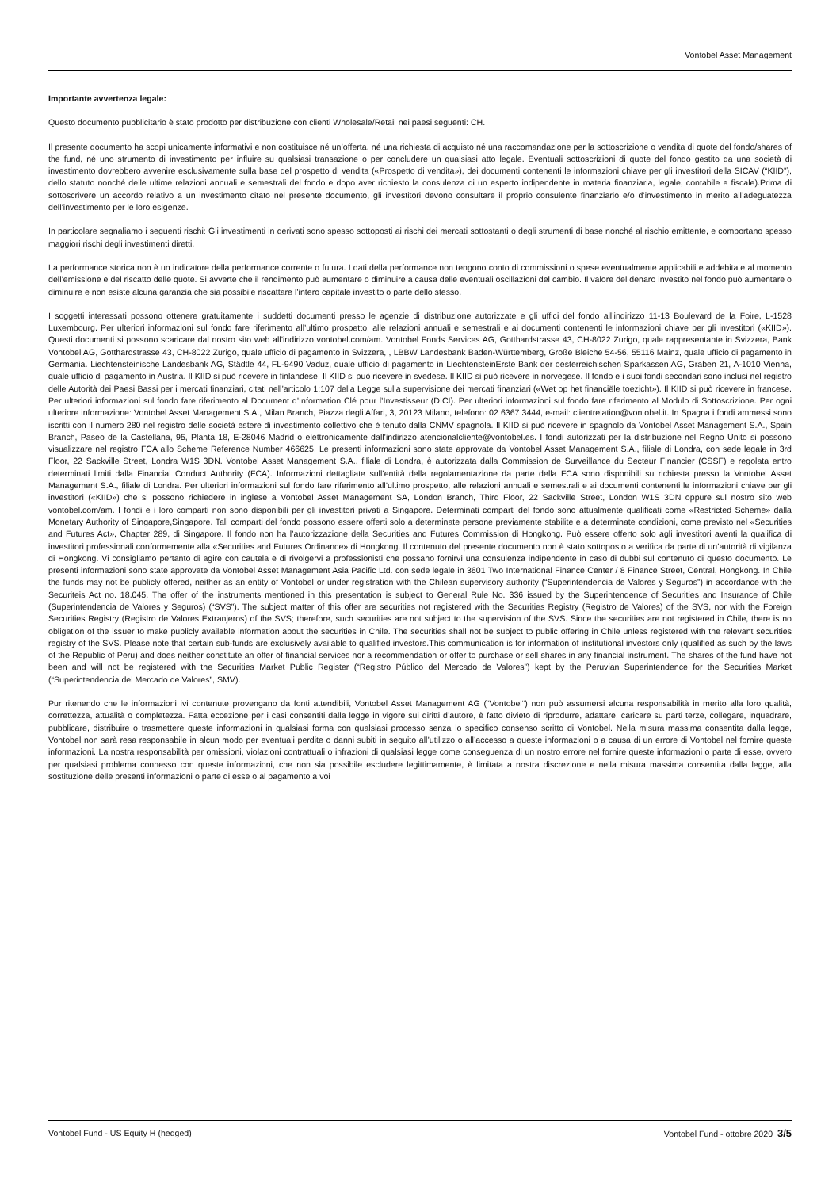Vontobel Asset Management
Importante avvertenza legale:
Questo documento pubblicitario è stato prodotto per distribuzione con clienti Wholesale/Retail nei paesi seguenti: CH.
Il presente documento ha scopi unicamente informativi e non costituisce né un’offerta, né una richiesta di acquisto né una raccomandazione per la sottoscrizione o vendita di quote del fondo/shares of the fund, né uno strumento di investimento per influire su qualsiasi transazione o per concludere un qualsiasi atto legale. Eventuali sottoscrizioni di quote del fondo gestito da una società di investimento dovrebbero avvenire esclusivamente sulla base del prospetto di vendita («Prospetto di vendita»), dei documenti contenenti le informazioni chiave per gli investitori della SICAV (“KIID”), dello statuto nonché delle ultime relazioni annuali e semestrali del fondo e dopo aver richiesto la consulenza di un esperto indipendente in materia finanziaria, legale, contabile e fiscale).Prima di sottoscrivere un accordo relativo a un investimento citato nel presente documento, gli investitori devono consultare il proprio consulente finanziario e/o d’investimento in merito all’adeguatezza dell’investimento per le loro esigenze.
In particolare segnaliamo i seguenti rischi: Gli investimenti in derivati sono spesso sottoposti ai rischi dei mercati sottostanti o degli strumenti di base nonché al rischio emittente, e comportano spesso maggiori rischi degli investimenti diretti.
La performance storica non è un indicatore della performance corrente o futura. I dati della performance non tengono conto di commissioni o spese eventualmente applicabili e addebitate al momento dell’emissione e del riscatto delle quote. Si avverte che il rendimento può aumentare o diminuire a causa delle eventuali oscillazioni del cambio. Il valore del denaro investito nel fondo può aumentare o diminuire e non esiste alcuna garanzia che sia possibile riscattare l’intero capitale investito o parte dello stesso.
I soggetti interessati possono ottenere gratuitamente i suddetti documenti presso le agenzie di distribuzione autorizzate e gli uffici del fondo all’indirizzo 11-13 Boulevard de la Foire, L-1528 Luxembourg. Per ulteriori informazioni sul fondo fare riferimento all’ultimo prospetto, alle relazioni annuali e semestrali e ai documenti contenenti le informazioni chiave per gli investitori («KIID»). Questi documenti si possono scaricare dal nostro sito web all’indirizzo vontobel.com/am. Vontobel Fonds Services AG, Gotthardstrasse 43, CH-8022 Zurigo, quale rappresentante in Svizzera, Bank Vontobel AG, Gotthardstrasse 43, CH-8022 Zurigo, quale ufficio di pagamento in Svizzera, , LBBW Landesbank Baden-Württemberg, Große Bleiche 54-56, 55116 Mainz, quale ufficio di pagamento in Germania. Liechtensteinische Landesbank AG, Städtle 44, FL-9490 Vaduz, quale ufficio di pagamento in LiechtensteinErste Bank der oesterreichischen Sparkassen AG, Graben 21, A-1010 Vienna, quale ufficio di pagamento in Austria. Il KIID si può ricevere in finlandese. Il KIID si può ricevere in svedese. Il KIID si può ricevere in norvegese. Il fondo e i suoi fondi secondari sono inclusi nel registro delle Autorità dei Paesi Bassi per i mercati finanziari, citati nell’articolo 1:107 della Legge sulla supervisione dei mercati finanziari («Wet op het financiële toezicht»). Il KIID si può ricevere in francese. Per ulteriori informazioni sul fondo fare riferimento al Document d’Information Clé pour l’Investisseur (DICI). Per ulteriori informazioni sul fondo fare riferimento al Modulo di Sottoscrizione. Per ogni ulteriore informazione: Vontobel Asset Management S.A., Milan Branch, Piazza degli Affari, 3, 20123 Milano, telefono: 02 6367 3444, e-mail: clientrelation@vontobel.it. In Spagna i fondi ammessi sono iscritti con il numero 280 nel registro delle società estere di investimento collettivo che è tenuto dalla CNMV spagnola. Il KIID si può ricevere in spagnolo da Vontobel Asset Management S.A., Spain Branch, Paseo de la Castellana, 95, Planta 18, E-28046 Madrid o elettronicamente dall’indirizzo atencionalcliente@vontobel.es. I fondi autorizzati per la distribuzione nel Regno Unito si possono visualizzare nel registro FCA allo Scheme Reference Number 466625. Le presenti informazioni sono state approvate da Vontobel Asset Management S.A., filiale di Londra, con sede legale in 3rd Floor, 22 Sackville Street, Londra W1S 3DN. Vontobel Asset Management S.A., filiale di Londra, è autorizzata dalla Commission de Surveillance du Secteur Financier (CSSF) e regolata entro determinati limiti dalla Financial Conduct Authority (FCA). Informazioni dettagliate sull’entità della regolamentazione da parte della FCA sono disponibili su richiesta presso la Vontobel Asset Management S.A., filiale di Londra. Per ulteriori informazioni sul fondo fare riferimento all’ultimo prospetto, alle relazioni annuali e semestrali e ai documenti contenenti le informazioni chiave per gli investitori («KIID») che si possono richiedere in inglese a Vontobel Asset Management SA, London Branch, Third Floor, 22 Sackville Street, London W1S 3DN oppure sul nostro sito web vontobel.com/am. I fondi e i loro comparti non sono disponibili per gli investitori privati a Singapore. Determinati comparti del fondo sono attualmente qualificati come «Restricted Scheme» dalla Monetary Authority of Singapore,Singapore. Tali comparti del fondo possono essere offerti solo a determinate persone previamente stabilite e a determinate condizioni, come previsto nel «Securities and Futures Act», Chapter 289, di Singapore. Il fondo non ha l’autorizzazione della Securities and Futures Commission di Hongkong. Può essere offerto solo agli investitori aventi la qualifica di investitori professionali conformemente alla «Securities and Futures Ordinance» di Hongkong. Il contenuto del presente documento non è stato sottoposto a verifica da parte di un’autorità di vigilanza di Hongkong. Vi consigliamo pertanto di agire con cautela e di rivolgervi a professionisti che possano fornirvi una consulenza indipendente in caso di dubbi sul contenuto di questo documento. Le presenti informazioni sono state approvate da Vontobel Asset Management Asia Pacific Ltd. con sede legale in 3601 Two International Finance Center / 8 Finance Street, Central, Hongkong. In Chile the funds may not be publicly offered, neither as an entity of Vontobel or under registration with the Chilean supervisory authority (“Superintendencia de Valores y Seguros”) in accordance with the Securiteis Act no. 18.045. The offer of the instruments mentioned in this presentation is subject to General Rule No. 336 issued by the Superintendence of Securities and Insurance of Chile (Superintendencia de Valores y Seguros) (“SVS”). The subject matter of this offer are securities not registered with the Securities Registry (Registro de Valores) of the SVS, nor with the Foreign Securities Registry (Registro de Valores Extranjeros) of the SVS; therefore, such securities are not subject to the supervision of the SVS. Since the securities are not registered in Chile, there is no obligation of the issuer to make publicly available information about the securities in Chile. The securities shall not be subject to public offering in Chile unless registered with the relevant securities registry of the SVS. Please note that certain sub-funds are exclusively available to qualified investors.This communication is for information of institutional investors only (qualified as such by the laws of the Republic of Peru) and does neither constitute an offer of financial services nor a recommendation or offer to purchase or sell shares in any financial instrument. The shares of the fund have not been and will not be registered with the Securities Market Public Register (“Registro Público del Mercado de Valores”) kept by the Peruvian Superintendence for the Securities Market (“Superintendencia del Mercado de Valores”, SMV).
Pur ritenendo che le informazioni ivi contenute provengano da fonti attendibili, Vontobel Asset Management AG (“Vontobel“) non può assumersi alcuna responsabilità in merito alla loro qualità, correttezza, attualità o completezza. Fatta eccezione per i casi consentiti dalla legge in vigore sui diritti d’autore, è fatto divieto di riprodurre, adattare, caricare su parti terze, collegare, inquadrare, pubblicare, distribuire o trasmettere queste informazioni in qualsiasi forma con qualsiasi processo senza lo specifico consenso scritto di Vontobel. Nella misura massima consentita dalla legge, Vontobel non sarà resa responsabile in alcun modo per eventuali perdite o danni subiti in seguito all’utilizzo o all’accesso a queste informazioni o a causa di un errore di Vontobel nel fornire queste informazioni. La nostra responsabilità per omissioni, violazioni contrattuali o infrazioni di qualsiasi legge come conseguenza di un nostro errore nel fornire queste informazioni o parte di esse, ovvero per qualsiasi problema connesso con queste informazioni, che non sia possibile escludere legittimamente, è limitata a nostra discrezione e nella misura massima consentita dalla legge, alla sostituzione delle presenti informazioni o parte di esse o al pagamento a voi
Vontobel Fund - US Equity H (hedged) Vontobel Fund - ottobre 2020 3/5